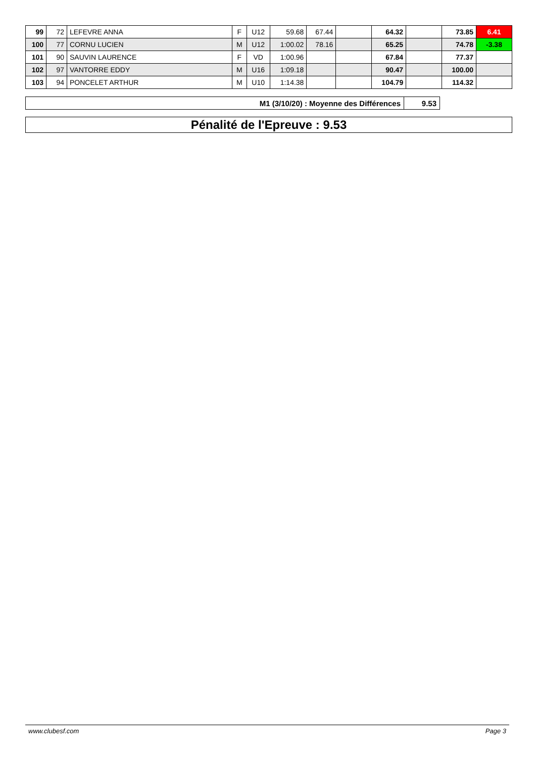| 99 | 72 | LEFEVRE ANNA | F | U12 | 59.68 | 67.44 | | 64.32 | | 73.85 | 6.41 |
| 100 | 77 | CORNU LUCIEN | M | U12 | 1:00.02 | 78.16 | | 65.25 | | 74.78 | -3.38 |
| 101 | 90 | SAUVIN LAURENCE | F | VD | 1:00.96 | | | 67.84 | | 77.37 | |
| 102 | 97 | VANTORRE EDDY | M | U16 | 1:09.18 | | | 90.47 | | 100.00 | |
| 103 | 94 | PONCELET ARTHUR | M | U10 | 1:14.38 | | | 104.79 | | 114.32 | |
| M1 (3/10/20) : Moyenne des Différences | 9.53 |
Pénalité de l'Epreuve : 9.53
www.clubesf.com Page 3